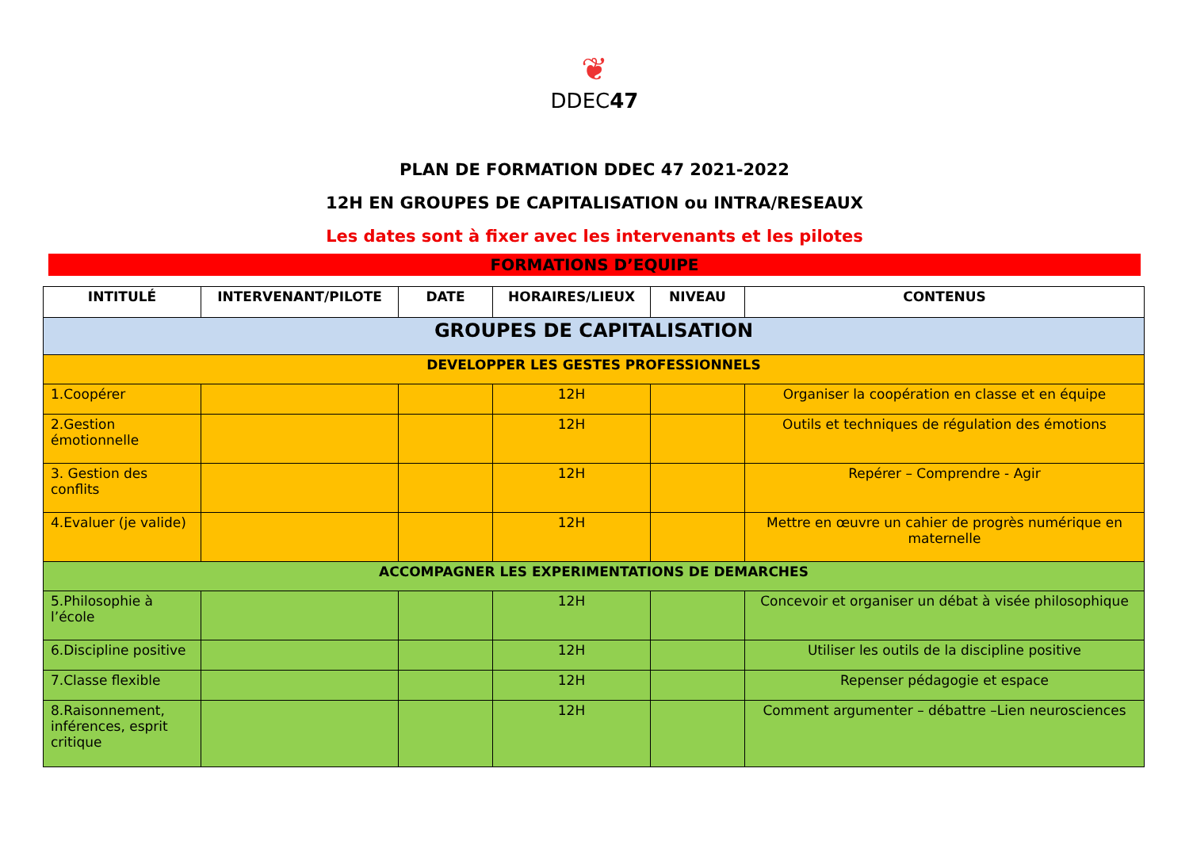❦
DDEC47
PLAN DE FORMATION DDEC 47 2021-2022
12H EN GROUPES DE CAPITALISATION ou INTRA/RESEAUX
Les dates sont à fixer avec les intervenants et les pilotes
FORMATIONS D’EQUIPE
| INTITULÉ | INTERVENANT/PILOTE | DATE | HORAIRES/LIEUX | NIVEAU | CONTENUS |
| --- | --- | --- | --- | --- | --- |
| GROUPES DE CAPITALISATION | | | | | |
| DEVELOPPER LES GESTES PROFESSIONNELS | | | | | |
| 1.Coopérer | | | 12H | | Organiser la coopération en classe et en équipe |
| 2.Gestion émotionnelle | | | 12H | | Outils et techniques de régulation des émotions |
| 3. Gestion des conflits | | | 12H | | Repérer – Comprendre - Agir |
| 4.Evaluer (je valide) | | | 12H | | Mettre en œuvre un cahier de progrès numérique en maternelle |
| ACCOMPAGNER LES EXPERIMENTATIONS DE DEMARCHES | | | | | |
| 5.Philosophie à l’école | | | 12H | | Concevoir et organiser un débat à visée philosophique |
| 6.Discipline positive | | | 12H | | Utiliser les outils de la discipline positive |
| 7.Classe flexible | | | 12H | | Repenser pédagogie et espace |
| 8.Raisonnement, inférences, esprit critique | | | 12H | | Comment argumenter – débattre –Lien neurosciences |